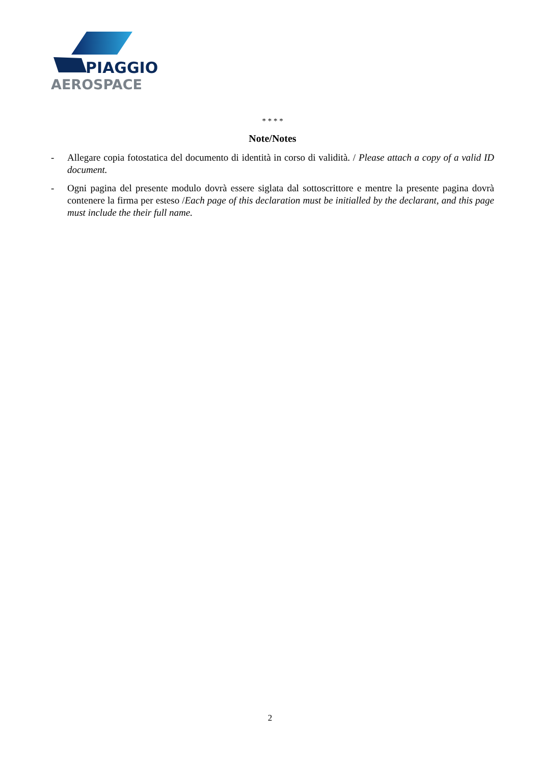PIAGGIO
AEROSPACE
* * * *
Note/Notes
- Allegare copia fotostatica del documento di identità in corso di validità. / Please attach a copy of a valid ID document.
- Ogni pagina del presente modulo dovrà essere siglata dal sottoscrittore e mentre la presente pagina dovrà contenere la firma per esteso /Each page of this declaration must be initialled by the declarant, and this page must include the their full name.
2